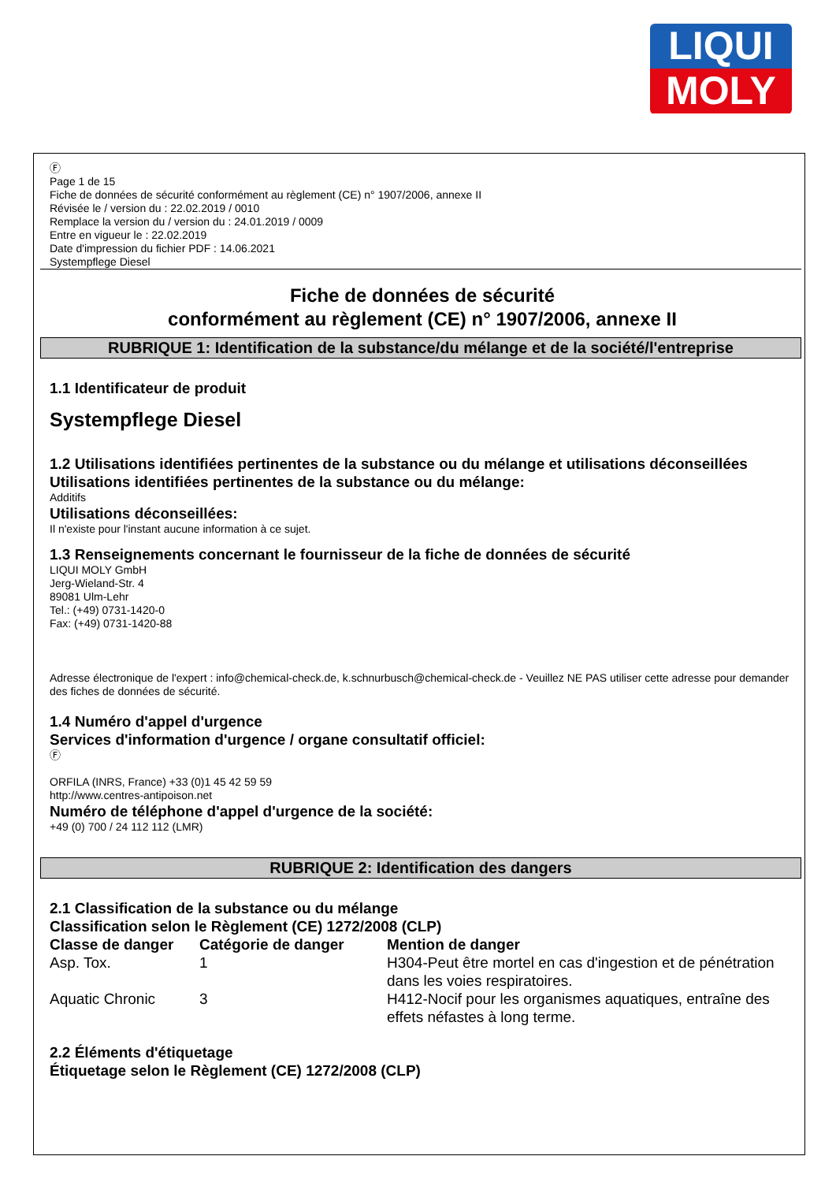LIQUI
MOLY
Ⓕ
Page 1 de 15
Fiche de données de sécurité conformément au règlement (CE) n° 1907/2006, annexe II
Révisée le / version du : 22.02.2019 / 0010
Remplace la version du / version du : 24.01.2019 / 0009
Entre en vigueur le : 22.02.2019
Date d'impression du fichier PDF : 14.06.2021
Systempflege Diesel
Fiche de données de sécurité
conformément au règlement (CE) n° 1907/2006, annexe II
RUBRIQUE 1: Identification de la substance/du mélange et de la société/l'entreprise
1.1 Identificateur de produit
Systempflege Diesel
1.2 Utilisations identifiées pertinentes de la substance ou du mélange et utilisations déconseillées
Utilisations identifiées pertinentes de la substance ou du mélange:
Additifs
Utilisations déconseillées:
Il n'existe pour l'instant aucune information à ce sujet.
1.3 Renseignements concernant le fournisseur de la fiche de données de sécurité
LIQUI MOLY GmbH
Jerg-Wieland-Str. 4
89081 Ulm-Lehr
Tel.: (+49) 0731-1420-0
Fax: (+49) 0731-1420-88
Adresse électronique de l'expert : info@chemical-check.de, k.schnurbusch@chemical-check.de - Veuillez NE PAS utiliser cette adresse pour demander des fiches de données de sécurité.
1.4 Numéro d'appel d'urgence
Services d'information d'urgence / organe consultatif officiel:
Ⓕ
ORFILA (INRS, France) +33 (0)1 45 42 59 59
http://www.centres-antipoison.net
Numéro de téléphone d'appel d'urgence de la société:
+49 (0) 700 / 24 112 112 (LMR)
RUBRIQUE 2: Identification des dangers
2.1 Classification de la substance ou du mélange
Classification selon le Règlement (CE) 1272/2008 (CLP)
| Classe de danger | Catégorie de danger | Mention de danger |
| --- | --- | --- |
| Asp. Tox. | 1 | H304-Peut être mortel en cas d'ingestion et de pénétration dans les voies respiratoires. |
| Aquatic Chronic | 3 | H412-Nocif pour les organismes aquatiques, entraîne des effets néfastes à long terme. |
2.2 Éléments d'étiquetage
Étiquetage selon le Règlement (CE) 1272/2008 (CLP)